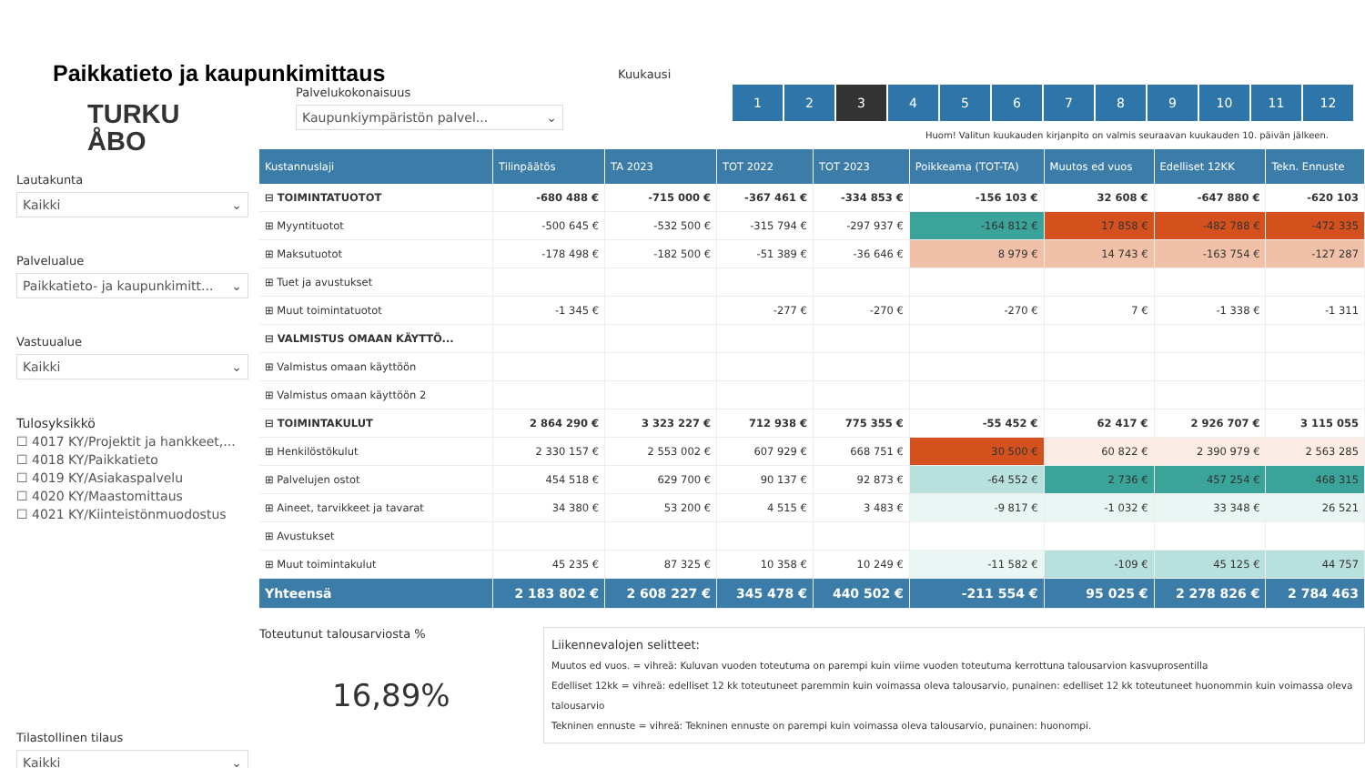Paikkatieto ja kaupunkimittaus
TURKU
ÅBO
Lautakunta
Kaikki ⌄
Palvelualue
Paikkatieto- ja kaupunkimitt... ⌄
Vastuualue
Kaikki ⌄
Tulosyksikkö
☐ 4017 KY/Projektit ja hankkeet,...
☐ 4018 KY/Paikkatieto
☐ 4019 KY/Asiakaspalvelu
☐ 4020 KY/Maastomittaus
☐ 4021 KY/Kiinteistönmuodostus
Tilastollinen tilaus
Kaikki ⌄
Palvelukokonaisuus
Kaupunkiympäristön palvel... ⌄
Kuukausi
1 2 3 456789 10 11 12
Huom! Valitun kuukauden kirjanpito on valmis seuraavan kuukauden 10. päivän jälkeen.
| Kustannuslaji | Tilinpäätös | TA 2023 | TOT 2022 | TOT 2023 | Poikkeama (TOT-TA) | Muutos ed vuos | Edelliset 12KK | Tekn. Ennuste |
| --- | --- | --- | --- | --- | --- | --- | --- | --- |
| ⊟ TOIMINTATUOTOT | -680 488 € | -715 000 € | -367 461 € | -334 853 € | -156 103 € | 32 608 € | -647 880 € | -620 103 |
| ⊞ Myyntituotot | -500 645 € | -532 500 € | -315 794 € | -297 937 € | -164 812 € | 17 858 € | -482 788 € | -472 335 |
| ⊞ Maksutuotot | -178 498 € | -182 500 € | -51 389 € | -36 646 € | 8 979 € | 14 743 € | -163 754 € | -127 287 |
| ⊞ Tuet ja avustukset | | | | | | | | |
| ⊞ Muut toimintatuotot | -1 345 € | | -277 € | -270 € | -270 € | 7 € | -1 338 € | -1 311 |
| ⊟ VALMISTUS OMAAN KÄYTTÖ... | | | | | | | | |
| ⊞ Valmistus omaan käyttöön | | | | | | | | |
| ⊞ Valmistus omaan käyttöön 2 | | | | | | | | |
| ⊟ TOIMINTAKULUT | 2 864 290 € | 3 323 227 € | 712 938 € | 775 355 € | -55 452 € | 62 417 € | 2 926 707 € | 3 115 055 |
| ⊞ Henkilöstökulut | 2 330 157 € | 2 553 002 € | 607 929 € | 668 751 € | 30 500 € | 60 822 € | 2 390 979 € | 2 563 285 |
| ⊞ Palvelujen ostot | 454 518 € | 629 700 € | 90 137 € | 92 873 € | -64 552 € | 2 736 € | 457 254 € | 468 315 |
| ⊞ Aineet, tarvikkeet ja tavarat | 34 380 € | 53 200 € | 4 515 € | 3 483 € | -9 817 € | -1 032 € | 33 348 € | 26 521 |
| ⊞ Avustukset | | | | | | | | |
| ⊞ Muut toimintakulut | 45 235 € | 87 325 € | 10 358 € | 10 249 € | -11 582 € | -109 € | 45 125 € | 44 757 |
| Yhteensä | 2 183 802 € | 2 608 227 € | 345 478 € | 440 502 € | -211 554 € | 95 025 € | 2 278 826 € | 2 784 463 |
Toteutunut talousarviosta %
16,89%
Liikennevalojen selitteet:
Muutos ed vuos. = vihreä: Kuluvan vuoden toteutuma on parempi kuin viime vuoden toteutuma kerrottuna talousarvion kasvuprosentilla
Edelliset 12kk = vihreä: edelliset 12 kk toteutuneet paremmin kuin voimassa oleva talousarvio, punainen: edelliset 12 kk toteutuneet huonommin kuin voimassa oleva talousarvio
Tekninen ennuste = vihreä: Tekninen ennuste on parempi kuin voimassa oleva talousarvio, punainen: huonompi.